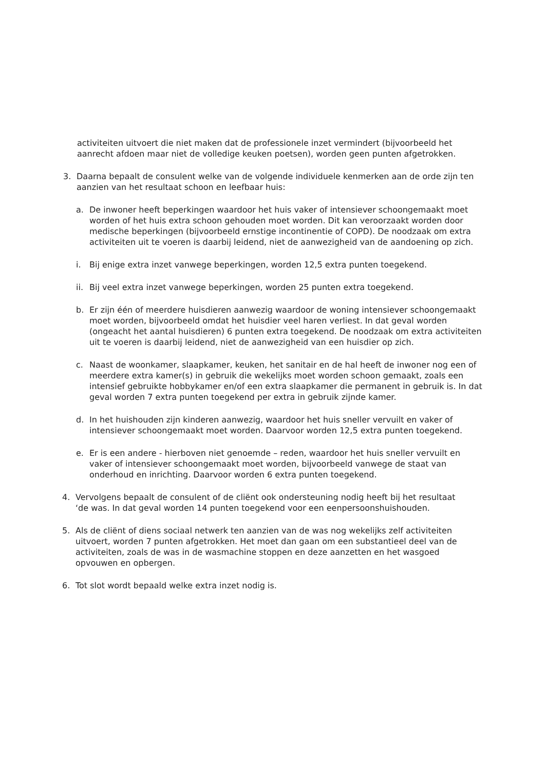activiteiten uitvoert die niet maken dat de professionele inzet vermindert (bijvoorbeeld het aanrecht afdoen maar niet de volledige keuken poetsen), worden geen punten afgetrokken.
3. Daarna bepaalt de consulent welke van de volgende individuele kenmerken aan de orde zijn ten aanzien van het resultaat schoon en leefbaar huis:
a. De inwoner heeft beperkingen waardoor het huis vaker of intensiever schoongemaakt moet worden of het huis extra schoon gehouden moet worden. Dit kan veroorzaakt worden door medische beperkingen (bijvoorbeeld ernstige incontinentie of COPD). De noodzaak om extra activiteiten uit te voeren is daarbij leidend, niet de aanwezigheid van de aandoening op zich.
i. Bij enige extra inzet vanwege beperkingen, worden 12,5 extra punten toegekend.
ii. Bij veel extra inzet vanwege beperkingen, worden 25 punten extra toegekend.
b. Er zijn één of meerdere huisdieren aanwezig waardoor de woning intensiever schoongemaakt moet worden, bijvoorbeeld omdat het huisdier veel haren verliest. In dat geval worden (ongeacht het aantal huisdieren) 6 punten extra toegekend. De noodzaak om extra activiteiten uit te voeren is daarbij leidend, niet de aanwezigheid van een huisdier op zich.
c. Naast de woonkamer, slaapkamer, keuken, het sanitair en de hal heeft de inwoner nog een of meerdere extra kamer(s) in gebruik die wekelijks moet worden schoon gemaakt, zoals een intensief gebruikte hobbykamer en/of een extra slaapkamer die permanent in gebruik is. In dat geval worden 7 extra punten toegekend per extra in gebruik zijnde kamer.
d. In het huishouden zijn kinderen aanwezig, waardoor het huis sneller vervuilt en vaker of intensiever schoongemaakt moet worden. Daarvoor worden 12,5 extra punten toegekend.
e. Er is een andere - hierboven niet genoemde – reden, waardoor het huis sneller vervuilt en vaker of intensiever schoongemaakt moet worden, bijvoorbeeld vanwege de staat van onderhoud en inrichting. Daarvoor worden 6 extra punten toegekend.
4. Vervolgens bepaalt de consulent of de cliënt ook ondersteuning nodig heeft bij het resultaat ‘de was. In dat geval worden 14 punten toegekend voor een eenpersoonshuishouden.
5. Als de cliënt of diens sociaal netwerk ten aanzien van de was nog wekelijks zelf activiteiten uitvoert, worden 7 punten afgetrokken. Het moet dan gaan om een substantieel deel van de activiteiten, zoals de was in de wasmachine stoppen en deze aanzetten en het wasgoed opvouwen en opbergen.
6. Tot slot wordt bepaald welke extra inzet nodig is.